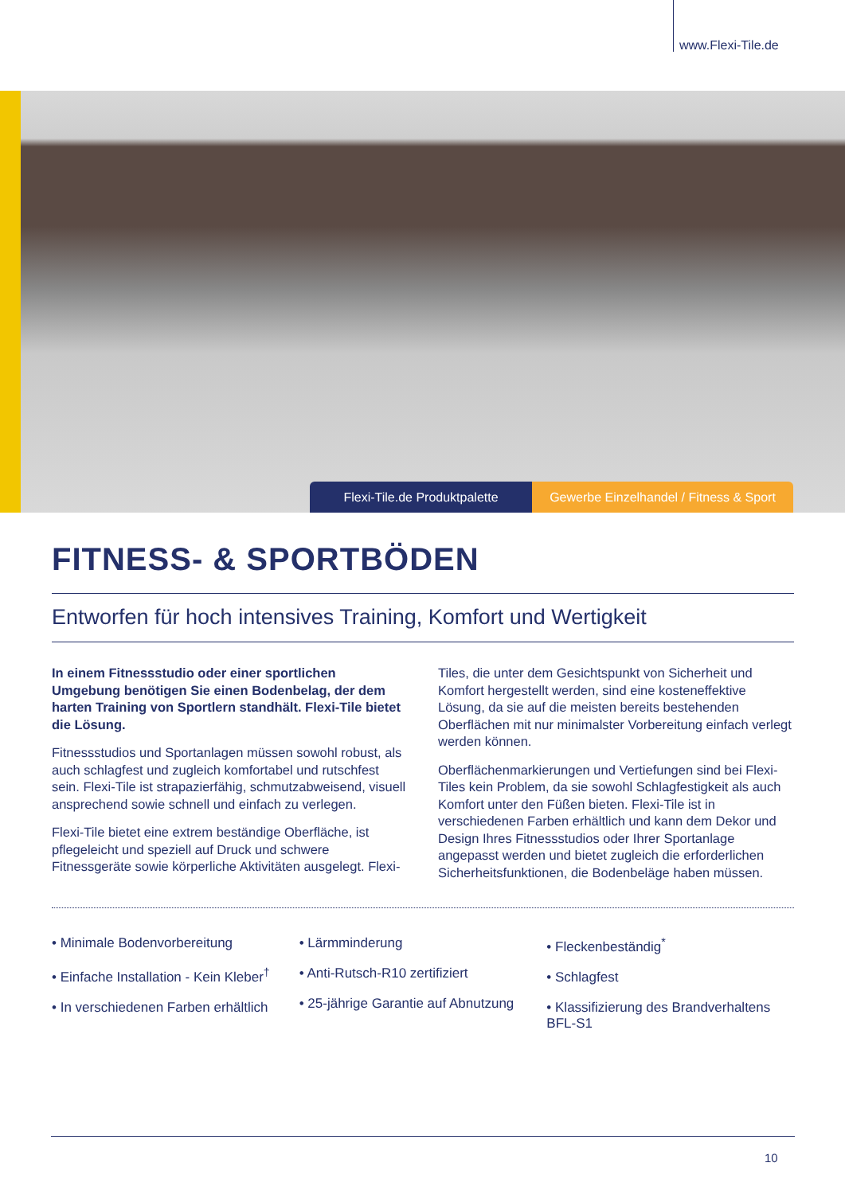www.Flexi-Tile.de
Flexi-Tile.de Produktpalette Gewerbe Einzelhandel / Fitness & Sport
FITNESS- & SPORTBÖDEN
Entworfen für hoch intensives Training, Komfort und Wertigkeit
In einem Fitnessstudio oder einer sportlichen Umgebung benötigen Sie einen Bodenbelag, der dem harten Training von Sportlern standhält. Flexi-Tile bietet die Lösung.
Fitnessstudios und Sportanlagen müssen sowohl robust, als auch schlagfest und zugleich komfortabel und rutschfest sein. Flexi-Tile ist strapazierfähig, schmutzabweisend, visuell ansprechend sowie schnell und einfach zu verlegen.
Flexi-Tile bietet eine extrem beständige Oberfläche, ist pflegeleicht und speziell auf Druck und schwere Fitnessgeräte sowie körperliche Aktivitäten ausgelegt. Flexi-Tiles, die unter dem Gesichtspunkt von Sicherheit und Komfort hergestellt werden, sind eine kosteneffektive Lösung, da sie auf die meisten bereits bestehenden Oberflächen mit nur minimalster Vorbereitung einfach verlegt werden können.
Oberflächenmarkierungen und Vertiefungen sind bei Flexi-Tiles kein Problem, da sie sowohl Schlagfestigkeit als auch Komfort unter den Füßen bieten. Flexi-Tile ist in verschiedenen Farben erhältlich und kann dem Dekor und Design Ihres Fitnessstudios oder Ihrer Sportanlage angepasst werden und bietet zugleich die erforderlichen Sicherheitsfunktionen, die Bodenbeläge haben müssen.
• Minimale Bodenvorbereitung
• Einfache Installation - Kein Kleber<sup>†</sup>
• In verschiedenen Farben erhältlich
• Lärmminderung
• Anti-Rutsch-R10 zertifiziert
• 25-jährige Garantie auf Abnutzung
• Fleckenbeständig<sup>*</sup>
• Schlagfest
• Klassifizierung des Brandverhaltens BFL-S1
10